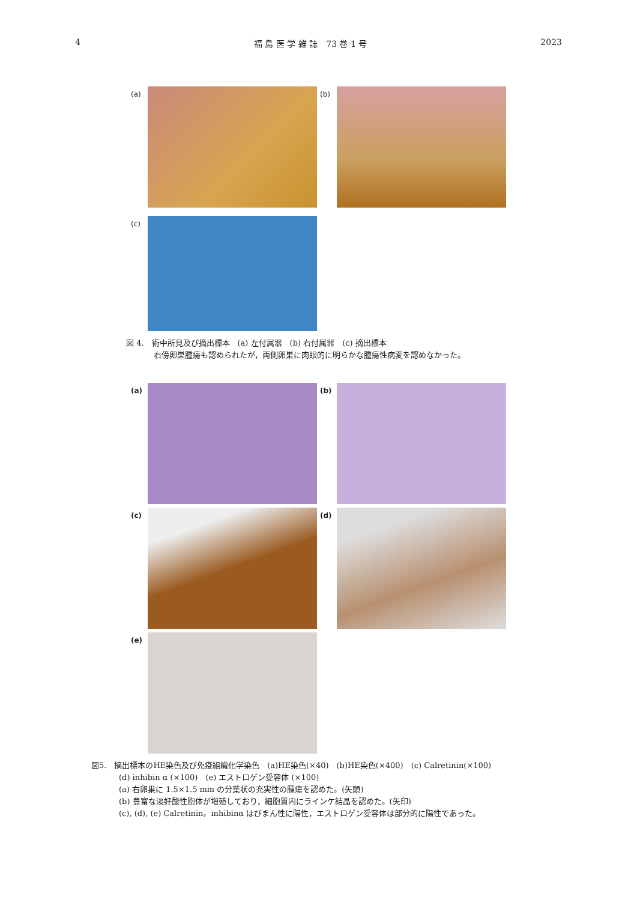4 福 島 医 学 雑 誌　73 巻 1 号 2023
(a) (b)
(c)
図 4.　術中所見及び摘出標本　(a) 左付属器　(b) 右付属器　(c) 摘出標本
右傍卵巣腫瘍も認められたが，両側卵巣に肉眼的に明らかな腫瘍性病変を認めなかった。
(a) (b)
(c) (d)
(e)
図5.　摘出標本のHE染色及び免疫組織化学染色　(a)HE染色(×40)　(b)HE染色(×400)　(c) Calretinin(×100)
(d) inhibin α (×100)　(e) エストロゲン受容体 (×100)
(a) 右卵巣に 1.5×1.5 mm の分葉状の充実性の腫瘍を認めた。(矢頭)
(b) 豊富な淡好酸性胞体が増殖しており，細胞質内にラインケ結晶を認めた。(矢印)
(c), (d), (e) Calretinin，inhibinα はびまん性に陽性，エストロゲン受容体は部分的に陽性であった。